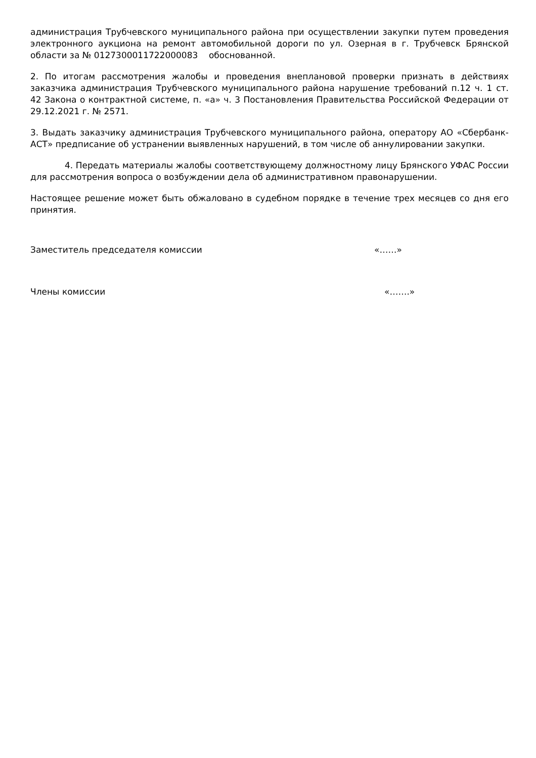администрация Трубчевского муниципального района при осуществлении закупки путем проведения электронного аукциона на ремонт автомобильной дороги по ул. Озерная в г. Трубчевск Брянской области за № 0127300011722000083 обоснованной.
2. По итогам рассмотрения жалобы и проведения внеплановой проверки признать в действиях заказчика администрация Трубчевского муниципального района нарушение требований п.12 ч. 1 ст. 42 Закона о контрактной системе, п. «а» ч. 3 Постановления Правительства Российской Федерации от 29.12.2021 г. № 2571.
3. Выдать заказчику администрация Трубчевского муниципального района, оператору АО «Сбербанк-АСТ» предписание об устранении выявленных нарушений, в том числе об аннулировании закупки.
4. Передать материалы жалобы соответствующему должностному лицу Брянского УФАС России для рассмотрения вопроса о возбуждении дела об административном правонарушении.
Настоящее решение может быть обжаловано в судебном порядке в течение трех месяцев со дня его принятия.
Заместитель председателя комиссии «……»
Члены комиссии «…….»